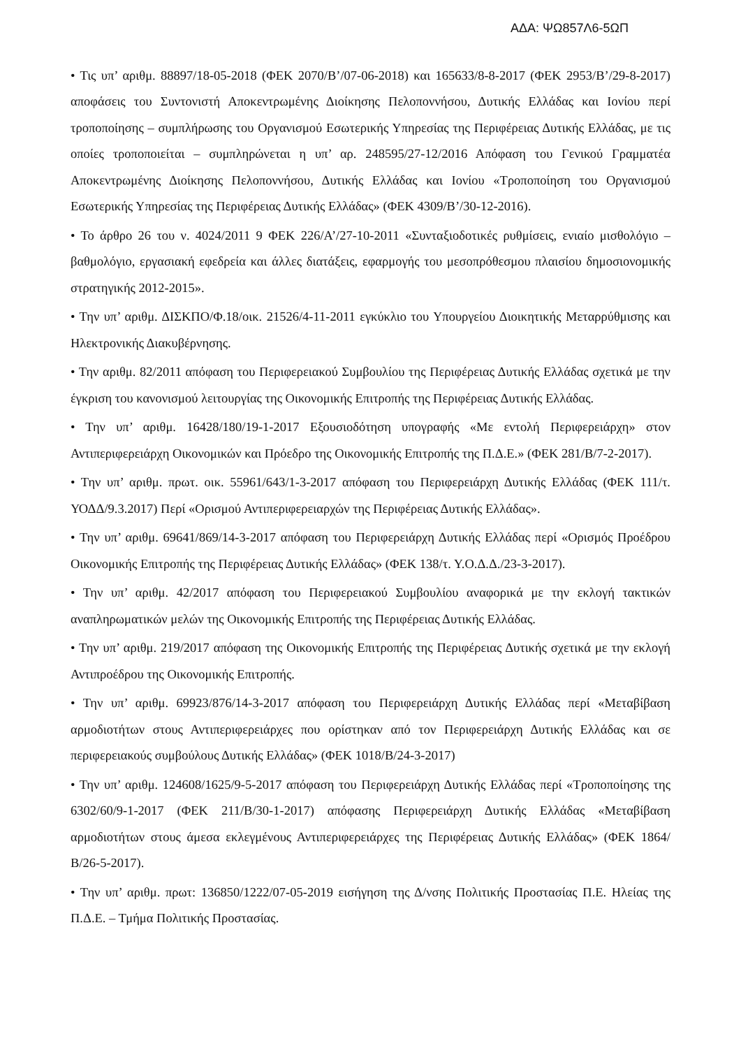ΑΔΑ: ΨΩ857Λ6-5ΩΠ
• Τις υπ’ αριθμ. 88897/18-05-2018 (ΦΕΚ 2070/Β’/07-06-2018) και 165633/8-8-2017 (ΦΕΚ 2953/Β’/29-8-2017) αποφάσεις του Συντονιστή Αποκεντρωμένης Διοίκησης Πελοποννήσου, Δυτικής Ελλάδας και Ιονίου περί τροποποίησης – συμπλήρωσης του Οργανισμού Εσωτερικής Υπηρεσίας της Περιφέρειας Δυτικής Ελλάδας, με τις οποίες τροποποιείται – συμπληρώνεται η υπ’ αρ. 248595/27-12/2016 Απόφαση του Γενικού Γραμματέα Αποκεντρωμένης Διοίκησης Πελοποννήσου, Δυτικής Ελλάδας και Ιονίου «Τροποποίηση του Οργανισμού Εσωτερικής Υπηρεσίας της Περιφέρειας Δυτικής Ελλάδας» (ΦΕΚ 4309/Β’/30-12-2016).
• Το άρθρο 26 του ν. 4024/2011 9 ΦΕΚ 226/Α’/27-10-2011 «Συνταξιοδοτικές ρυθμίσεις, ενιαίο μισθολόγιο – βαθμολόγιο, εργασιακή εφεδρεία και άλλες διατάξεις, εφαρμογής του μεσοπρόθεσμου πλαισίου δημοσιονομικής στρατηγικής 2012-2015».
• Την υπ’ αριθμ. ΔΙΣΚΠΟ/Φ.18/οικ. 21526/4-11-2011 εγκύκλιο του Υπουργείου Διοικητικής Μεταρρύθμισης και Ηλεκτρονικής Διακυβέρνησης.
• Την αριθμ. 82/2011 απόφαση του Περιφερειακού Συμβουλίου της Περιφέρειας Δυτικής Ελλάδας σχετικά με την έγκριση του κανονισμού λειτουργίας της Οικονομικής Επιτροπής της Περιφέρειας Δυτικής Ελλάδας.
• Την υπ’ αριθμ. 16428/180/19-1-2017 Εξουσιοδότηση υπογραφής «Με εντολή Περιφερειάρχη» στον Αντιπεριφερειάρχη Οικονομικών και Πρόεδρο της Οικονομικής Επιτροπής της Π.Δ.Ε.» (ΦΕΚ 281/Β/7-2-2017).
• Την υπ’ αριθμ. πρωτ. οικ. 55961/643/1-3-2017 απόφαση του Περιφερειάρχη Δυτικής Ελλάδας (ΦΕΚ 111/τ. ΥΟΔΔ/9.3.2017) Περί «Ορισμού Αντιπεριφερειαρχών της Περιφέρειας Δυτικής Ελλάδας».
• Την υπ’ αριθμ. 69641/869/14-3-2017 απόφαση του Περιφερειάρχη Δυτικής Ελλάδας περί «Ορισμός Προέδρου Οικονομικής Επιτροπής της Περιφέρειας Δυτικής Ελλάδας» (ΦΕΚ 138/τ. Υ.Ο.Δ.Δ./23-3-2017).
• Την υπ’ αριθμ. 42/2017 απόφαση του Περιφερειακού Συμβουλίου αναφορικά με την εκλογή τακτικών αναπληρωματικών μελών της Οικονομικής Επιτροπής της Περιφέρειας Δυτικής Ελλάδας.
• Την υπ’ αριθμ. 219/2017 απόφαση της Οικονομικής Επιτροπής της Περιφέρειας Δυτικής σχετικά με την εκλογή Αντιπροέδρου της Οικονομικής Επιτροπής.
• Την υπ’ αριθμ. 69923/876/14-3-2017 απόφαση του Περιφερειάρχη Δυτικής Ελλάδας περί «Μεταβίβαση αρμοδιοτήτων στους Αντιπεριφερειάρχες που ορίστηκαν από τον Περιφερειάρχη Δυτικής Ελλάδας και σε περιφερειακούς συμβούλους Δυτικής Ελλάδας» (ΦΕΚ 1018/Β/24-3-2017)
• Την υπ’ αριθμ. 124608/1625/9-5-2017 απόφαση του Περιφερειάρχη Δυτικής Ελλάδας περί «Τροποποίησης της 6302/60/9-1-2017 (ΦΕΚ 211/Β/30-1-2017) απόφασης Περιφερειάρχη Δυτικής Ελλάδας «Μεταβίβαση αρμοδιοτήτων στους άμεσα εκλεγμένους Αντιπεριφερειάρχες της Περιφέρειας Δυτικής Ελλάδας» (ΦΕΚ 1864/Β/26-5-2017).
• Την υπ’ αριθμ. πρωτ: 136850/1222/07-05-2019 εισήγηση της Δ/νσης Πολιτικής Προστασίας Π.Ε. Ηλείας της Π.Δ.Ε. – Τμήμα Πολιτικής Προστασίας.